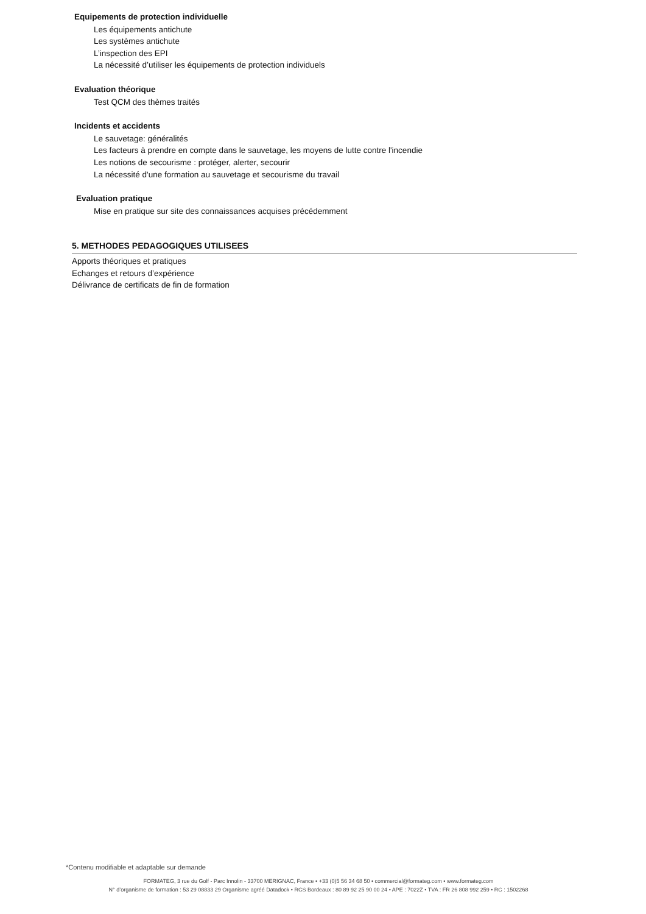Equipements de protection individuelle
Les équipements antichute
Les systèmes antichute
L’inspection des EPI
La nécessité d’utiliser les équipements de protection individuels
Evaluation théorique
Test QCM des thèmes traités
Incidents et accidents
Le sauvetage: généralités
Les facteurs à prendre en compte dans le sauvetage, les moyens de lutte contre l'incendie
Les notions de secourisme : protéger, alerter, secourir
La nécessité d'une formation au sauvetage et secourisme du travail
Evaluation pratique
Mise en pratique sur site des connaissances acquises précédemment
5. METHODES PEDAGOGIQUES UTILISEES
Apports théoriques et pratiques
Echanges et retours d’expérience
Délivrance de certificats de fin de formation
*Contenu modifiable et adaptable sur demande
FORMATEG, 3 rue du Golf - Parc Innolin - 33700 MERIGNAC, France • +33 (0)5 56 34 68 50 • commercial@formateg.com • www.formateg.com
N° d’organisme de formation : 53 29 08833 29 Organisme agréé Datadock • RCS Bordeaux : 80 89 92 25 90 00 24 • APE : 7022Z • TVA : FR 26 808 992 259 • RC : 1502268